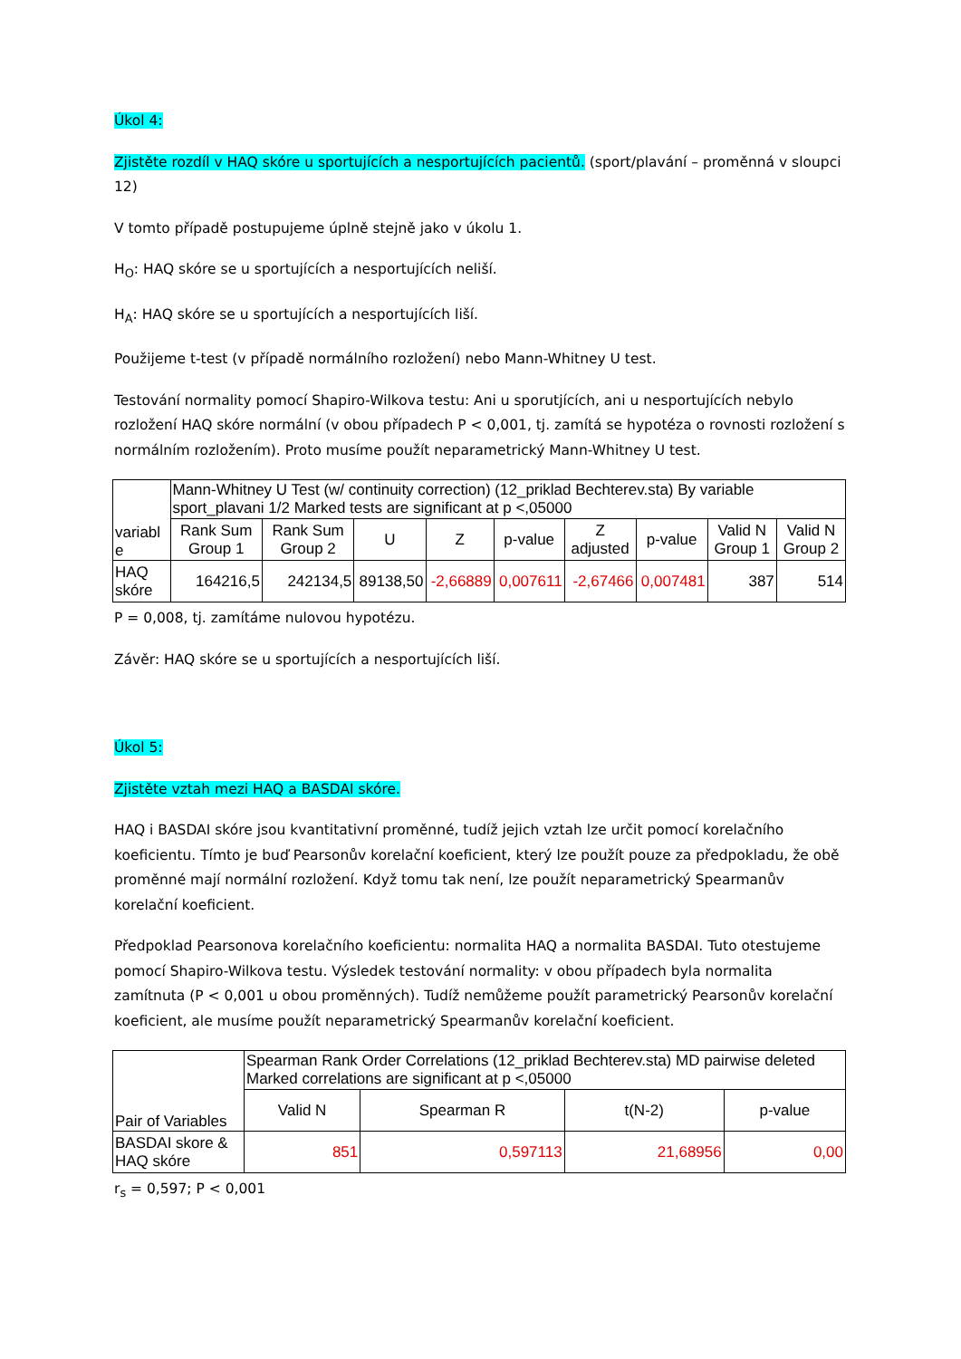Úkol 4:
Zjistěte rozdíl v HAQ skóre u sportujících a nesportujících pacientů. (sport/plavání – proměnná v sloupci 12)
V tomto případě postupujeme úplně stejně jako v úkolu 1.
H<sub>O</sub>: HAQ skóre se u sportujících a nesportujících neliší.
H<sub>A</sub>: HAQ skóre se u sportujících a nesportujících liší.
Použijeme t-test (v případě normálního rozložení) nebo Mann-Whitney U test.
Testování normality pomocí Shapiro-Wilkova testu: Ani u sporutjících, ani u nesportujících nebylo rozložení HAQ skóre normální (v obou případech P < 0,001, tj. zamítá se hypotéza o rovnosti rozložení s normálním rozložením). Proto musíme použít neparametrický Mann-Whitney U test.
| variabl e | Mann-Whitney U Test (w/ continuity correction) (12_priklad Bechterev.sta) By variable sport_plavani 1/2 Marked tests are significant at p <,05000 | | | | | | | | |
| --- | --- | --- | --- | --- | --- | --- | --- | --- | --- |
| | Rank Sum Group 1 | Rank Sum Group 2 | U | Z | p-value | Z adjusted | p-value | Valid N Group 1 | Valid N Group 2 |
| HAQ skóre | 164216,5 | 242134,5 | 89138,50 | -2,66889 | 0,007611 | -2,67466 | 0,007481 | 387 | 514 |
P = 0,008, tj. zamítáme nulovou hypotézu.
Závěr: HAQ skóre se u sportujících a nesportujících liší.
Úkol 5:
Zjistěte vztah mezi HAQ a BASDAI skóre.
HAQ i BASDAI skóre jsou kvantitativní proměnné, tudíž jejich vztah lze určit pomocí korelačního koeficientu. Tímto je buď Pearsonův korelační koeficient, který lze použít pouze za předpokladu, že obě proměnné mají normální rozložení. Když tomu tak není, lze použít neparametrický Spearmanův korelační koeficient.
Předpoklad Pearsonova korelačního koeficientu: normalita HAQ a normalita BASDAI. Tuto otestujeme pomocí Shapiro-Wilkova testu. Výsledek testování normality: v obou případech byla normalita zamítnuta (P < 0,001 u obou proměnných). Tudíž nemůžeme použít parametrický Pearsonův korelační koeficient, ale musíme použít neparametrický Spearmanův korelační koeficient.
| Pair of Variables | Spearman Rank Order Correlations (12_priklad Bechterev.sta) MD pairwise deleted Marked correlations are significant at p <,05000 | | | |
| --- | --- | --- | --- | --- |
| | Valid N | Spearman R | t(N-2) | p-value |
| BASDAI skore & HAQ skóre | 851 | 0,597113 | 21,68956 | 0,00 |
r<sub>s</sub> = 0,597; P < 0,001